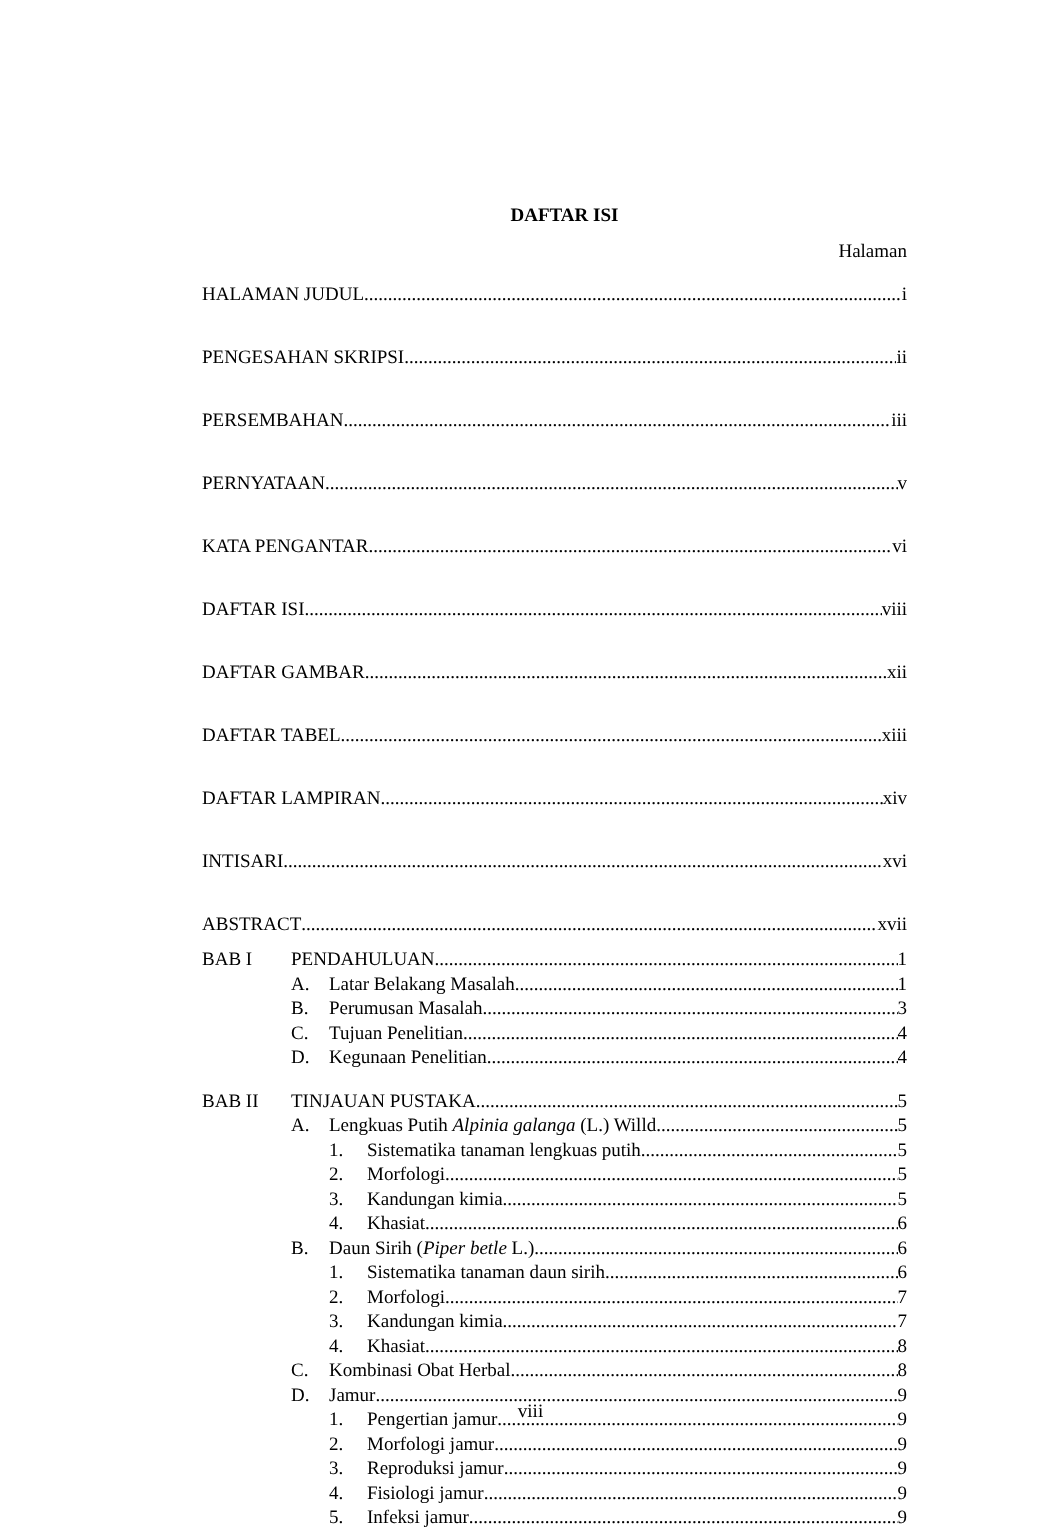DAFTAR ISI
Halaman
HALAMAN JUDUL i
PENGESAHAN SKRIPSI ii
PERSEMBAHAN iii
PERNYATAAN v
KATA PENGANTAR vi
DAFTAR ISI viii
DAFTAR GAMBAR xii
DAFTAR TABEL xiii
DAFTAR LAMPIRAN xiv
INTISARI xvi
ABSTRACT xvii
BAB I PENDAHULUAN 1
A. Latar Belakang Masalah 1
B. Perumusan Masalah 3
C. Tujuan Penelitian 4
D. Kegunaan Penelitian 4
BAB II TINJAUAN PUSTAKA 5
A. Lengkuas Putih Alpinia galanga (L.) Willd 5
1. Sistematika tanaman lengkuas putih 5
2. Morfologi 5
3. Kandungan kimia 5
4. Khasiat 6
B. Daun Sirih (Piper betle L.) 6
1. Sistematika tanaman daun sirih 6
2. Morfologi 7
3. Kandungan kimia 7
4. Khasiat 8
C. Kombinasi Obat Herbal 8
D. Jamur 9
1. Pengertian jamur 9
2. Morfologi jamur 9
3. Reproduksi jamur 9
4. Fisiologi jamur 9
5. Infeksi jamur 9
viii